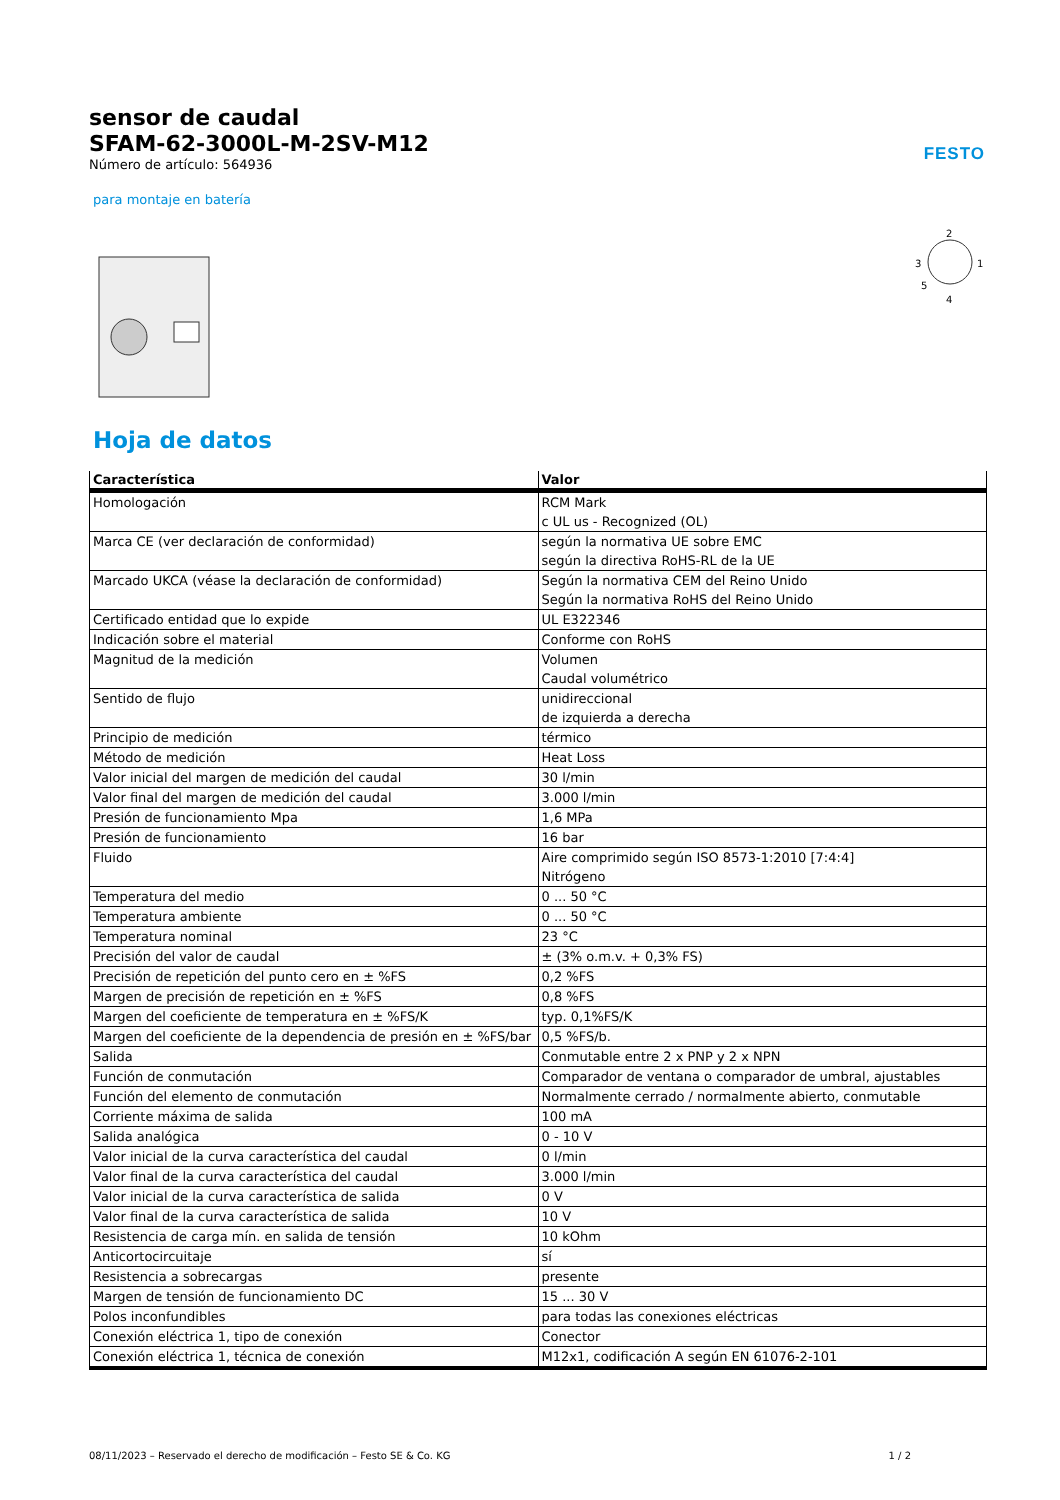sensor de caudal
SFAM-62-3000L-M-2SV-M12
Número de artículo: 564936
FESTO
para montaje en batería
2
3
1
4
5
Hoja de datos
| Característica | Valor |
| --- | --- |
| Homologación | RCM Mark c UL us - Recognized (OL) |
| Marca CE (ver declaración de conformidad) | según la normativa UE sobre EMC según la directiva RoHS-RL de la UE |
| Marcado UKCA (véase la declaración de conformidad) | Según la normativa CEM del Reino Unido Según la normativa RoHS del Reino Unido |
| Certificado entidad que lo expide | UL E322346 |
| Indicación sobre el material | Conforme con RoHS |
| Magnitud de la medición | Volumen Caudal volumétrico |
| Sentido de flujo | unidireccional de izquierda a derecha |
| Principio de medición | térmico |
| Método de medición | Heat Loss |
| Valor inicial del margen de medición del caudal | 30 l/min |
| Valor final del margen de medición del caudal | 3.000 l/min |
| Presión de funcionamiento Mpa | 1,6 MPa |
| Presión de funcionamiento | 16 bar |
| Fluido | Aire comprimido según ISO 8573-1:2010 [7:4:4] Nitrógeno |
| Temperatura del medio | 0 ... 50 °C |
| Temperatura ambiente | 0 ... 50 °C |
| Temperatura nominal | 23 °C |
| Precisión del valor de caudal | ± (3% o.m.v. + 0,3% FS) |
| Precisión de repetición del punto cero en ± %FS | 0,2 %FS |
| Margen de precisión de repetición en ± %FS | 0,8 %FS |
| Margen del coeficiente de temperatura en ± %FS/K | typ. 0,1%FS/K |
| Margen del coeficiente de la dependencia de presión en ± %FS/bar | 0,5 %FS/b. |
| Salida | Conmutable entre 2 x PNP y 2 x NPN |
| Función de conmutación | Comparador de ventana o comparador de umbral, ajustables |
| Función del elemento de conmutación | Normalmente cerrado / normalmente abierto, conmutable |
| Corriente máxima de salida | 100 mA |
| Salida analógica | 0 - 10 V |
| Valor inicial de la curva característica del caudal | 0 l/min |
| Valor final de la curva característica del caudal | 3.000 l/min |
| Valor inicial de la curva característica de salida | 0 V |
| Valor final de la curva característica de salida | 10 V |
| Resistencia de carga mín. en salida de tensión | 10 kOhm |
| Anticortocircuitaje | sí |
| Resistencia a sobrecargas | presente |
| Margen de tensión de funcionamiento DC | 15 ... 30 V |
| Polos inconfundibles | para todas las conexiones eléctricas |
| Conexión eléctrica 1, tipo de conexión | Conector |
| Conexión eléctrica 1, técnica de conexión | M12x1, codificación A según EN 61076-2-101 |
08/11/2023 – Reservado el derecho de modificación – Festo SE & Co. KG 1 / 2